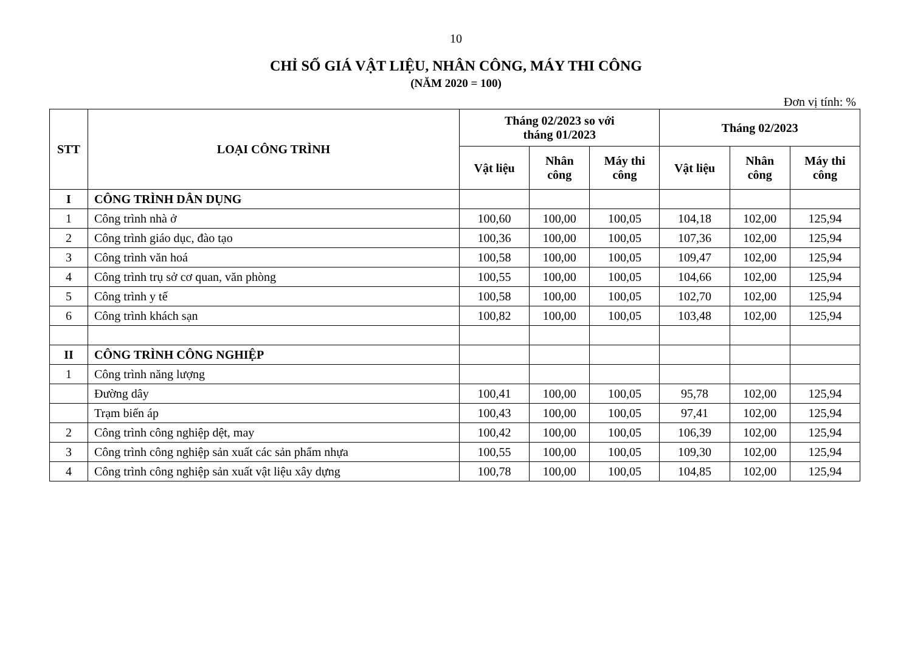10
CHỈ SỐ GIÁ VẬT LIỆU, NHÂN CÔNG, MÁY THI CÔNG
(NĂM 2020 = 100)
Đơn vị tính: %
| STT | LOẠI CÔNG TRÌNH | Tháng 02/2023 so với tháng 01/2023 | | | Tháng 02/2023 | | |
| --- | --- | --- | --- | --- | --- | --- | --- |
| | | Vật liệu | Nhân công | Máy thi công | Vật liệu | Nhân công | Máy thi công |
| I | CÔNG TRÌNH DÂN DỤNG | | | | | | |
| 1 | Công trình nhà ở | 100,60 | 100,00 | 100,05 | 104,18 | 102,00 | 125,94 |
| 2 | Công trình giáo dục, đào tạo | 100,36 | 100,00 | 100,05 | 107,36 | 102,00 | 125,94 |
| 3 | Công trình văn hoá | 100,58 | 100,00 | 100,05 | 109,47 | 102,00 | 125,94 |
| 4 | Công trình trụ sở cơ quan, văn phòng | 100,55 | 100,00 | 100,05 | 104,66 | 102,00 | 125,94 |
| 5 | Công trình y tế | 100,58 | 100,00 | 100,05 | 102,70 | 102,00 | 125,94 |
| 6 | Công trình khách sạn | 100,82 | 100,00 | 100,05 | 103,48 | 102,00 | 125,94 |
| II | CÔNG TRÌNH CÔNG NGHIỆP | | | | | | |
| 1 | Công trình năng lượng | | | | | | |
| | Đường dây | 100,41 | 100,00 | 100,05 | 95,78 | 102,00 | 125,94 |
| | Trạm biến áp | 100,43 | 100,00 | 100,05 | 97,41 | 102,00 | 125,94 |
| 2 | Công trình công nghiệp dệt, may | 100,42 | 100,00 | 100,05 | 106,39 | 102,00 | 125,94 |
| 3 | Công trình công nghiệp sản xuất các sản phẩm nhựa | 100,55 | 100,00 | 100,05 | 109,30 | 102,00 | 125,94 |
| 4 | Công trình công nghiệp sản xuất vật liệu xây dựng | 100,78 | 100,00 | 100,05 | 104,85 | 102,00 | 125,94 |